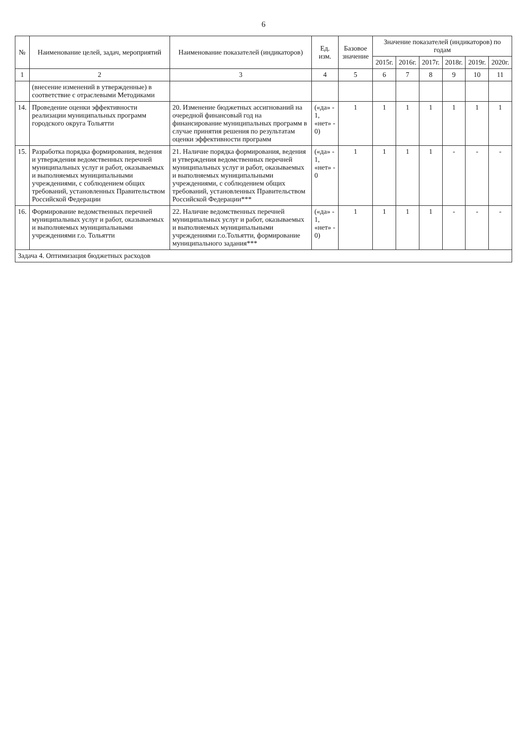6
| № | Наименование целей, задач, мероприятий | Наименование показателей (индикаторов) | Ед. изм. | Базовое значение | Значение показателей (индикаторов) по годам | | | | | |
| --- | --- | --- | --- | --- | --- | --- | --- | --- | --- | --- |
| | | | | | 2015г. | 2016г. | 2017г. | 2018г. | 2019г. | 2020г. |
| 1 | 2 | 3 | 4 | 5 | 6 | 7 | 8 | 9 | 10 | 11 |
| | (внесение изменений в утвержденные) в соответствие с отраслевыми Методиками | | | | | | | | | |
| 14. | Проведение оценки эффективности реализации муниципальных программ городского округа Тольятти | 20. Изменение бюджетных ассигнований на очередной финансовый год на финансирование муниципальных программ в случае принятия решения по результатам оценки эффективности программ | («да» - 1, «нет» - 0) | 1 | 1 | 1 | 1 | 1 | 1 | 1 |
| 15. | Разработка порядка формирования, ведения и утверждения ведомственных перечней муниципальных услуг и работ, оказываемых и выполняемых муниципальными учреждениями, с соблюдением общих требований, установленных Правительством Российской Федерации | 21. Наличие порядка формирования, ведения и утверждения ведомственных перечней муниципальных услуг и работ, оказываемых и выполняемых муниципальными учреждениями, с соблюдением общих требований, установленных Правительством Российской Федерации*** | («да» - 1, «нет» - 0 | 1 | 1 | 1 | 1 | - | - | - |
| 16. | Формирование ведомственных перечней муниципальных услуг и работ, оказываемых и выполняемых муниципальными учреждениями г.о. Тольятти | 22. Наличие ведомственных перечней муниципальных услуг и работ, оказываемых и выполняемых муниципальными учреждениями г.о.Тольятти, формирование муниципального задания*** | («да» - 1, «нет» - 0) | 1 | 1 | 1 | 1 | - | - | - |
| Задача 4. Оптимизация бюджетных расходов | | | | | | | | | | |